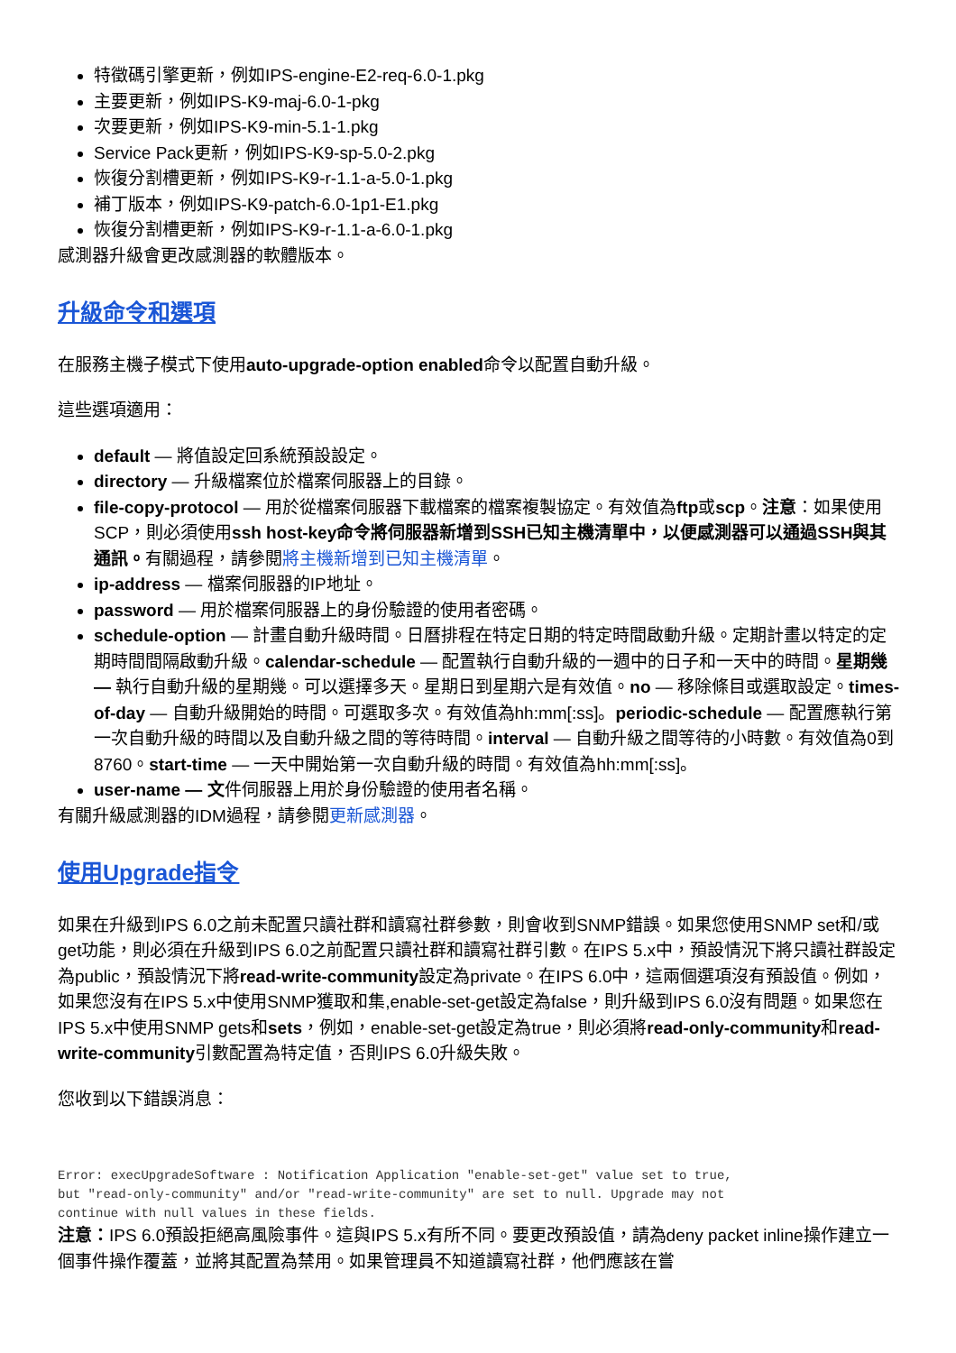特徵碼引擎更新，例如IPS-engine-E2-req-6.0-1.pkg
主要更新，例如IPS-K9-maj-6.0-1-pkg
次要更新，例如IPS-K9-min-5.1-1.pkg
Service Pack更新，例如IPS-K9-sp-5.0-2.pkg
恢復分割槽更新，例如IPS-K9-r-1.1-a-5.0-1.pkg
補丁版本，例如IPS-K9-patch-6.0-1p1-E1.pkg
恢復分割槽更新，例如IPS-K9-r-1.1-a-6.0-1.pkg
感測器升級會更改感測器的軟體版本。
升級命令和選項
在服務主機子模式下使用auto-upgrade-option enabled命令以配置自動升級。
這些選項適用：
default — 將值設定回系統預設設定。
directory — 升級檔案位於檔案伺服器上的目錄。
file-copy-protocol — 用於從檔案伺服器下載檔案的檔案複製協定。有效值為ftp或scp。注意：如果使用SCP，則必須使用ssh host-key命令將伺服器新增到SSH已知主機清單中，以便感測器可以通過SSH與其通訊。有關過程，請參閱將主機新增到已知主機清單。
ip-address — 檔案伺服器的IP地址。
password — 用於檔案伺服器上的身份驗證的使用者密碼。
schedule-option — 計畫自動升級時間。日曆排程在特定日期的特定時間啟動升級。定期計畫以特定的定期時間間隔啟動升級。calendar-schedule — 配置執行自動升級的一週中的日子和一天中的時間。星期幾 — 執行自動升級的星期幾。可以選擇多天。星期日到星期六是有效值。no — 移除條目或選取設定。times-of-day — 自動升級開始的時間。可選取多次。有效值為hh:mm[:ss]。periodic-schedule — 配置應執行第一次自動升級的時間以及自動升級之間的等待時間。interval — 自動升級之間等待的小時數。有效值為0到8760。start-time — 一天中開始第一次自動升級的時間。有效值為hh:mm[:ss]。
user-name — 文件伺服器上用於身份驗證的使用者名稱。
有關升級感測器的IDM過程，請參閱更新感測器。
使用Upgrade指令
如果在升級到IPS 6.0之前未配置只讀社群和讀寫社群參數，則會收到SNMP錯誤。如果您使用SNMP set和/或get功能，則必須在升級到IPS 6.0之前配置只讀社群和讀寫社群引數。在IPS 5.x中，預設情況下將只讀社群設定為public，預設情況下將read-write-community設定為private。在IPS 6.0中，這兩個選項沒有預設值。例如，如果您沒有在IPS 5.x中使用SNMP獲取和集,enable-set-get設定為false，則升級到IPS 6.0沒有問題。如果您在IPS 5.x中使用SNMP gets和sets，例如，enable-set-get設定為true，則必須將read-only-community和read-write-community引數配置為特定值，否則IPS 6.0升級失敗。
您收到以下錯誤消息：
Error: execUpgradeSoftware : Notification Application "enable-set-get" value set to true,
but "read-only-community" and/or "read-write-community" are set to null. Upgrade may not
continue with null values in these fields.
注意：IPS 6.0預設拒絕高風險事件。這與IPS 5.x有所不同。要更改預設值，請為deny packet inline操作建立一個事件操作覆蓋，並將其配置為禁用。如果管理員不知道讀寫社群，他們應該在嘗